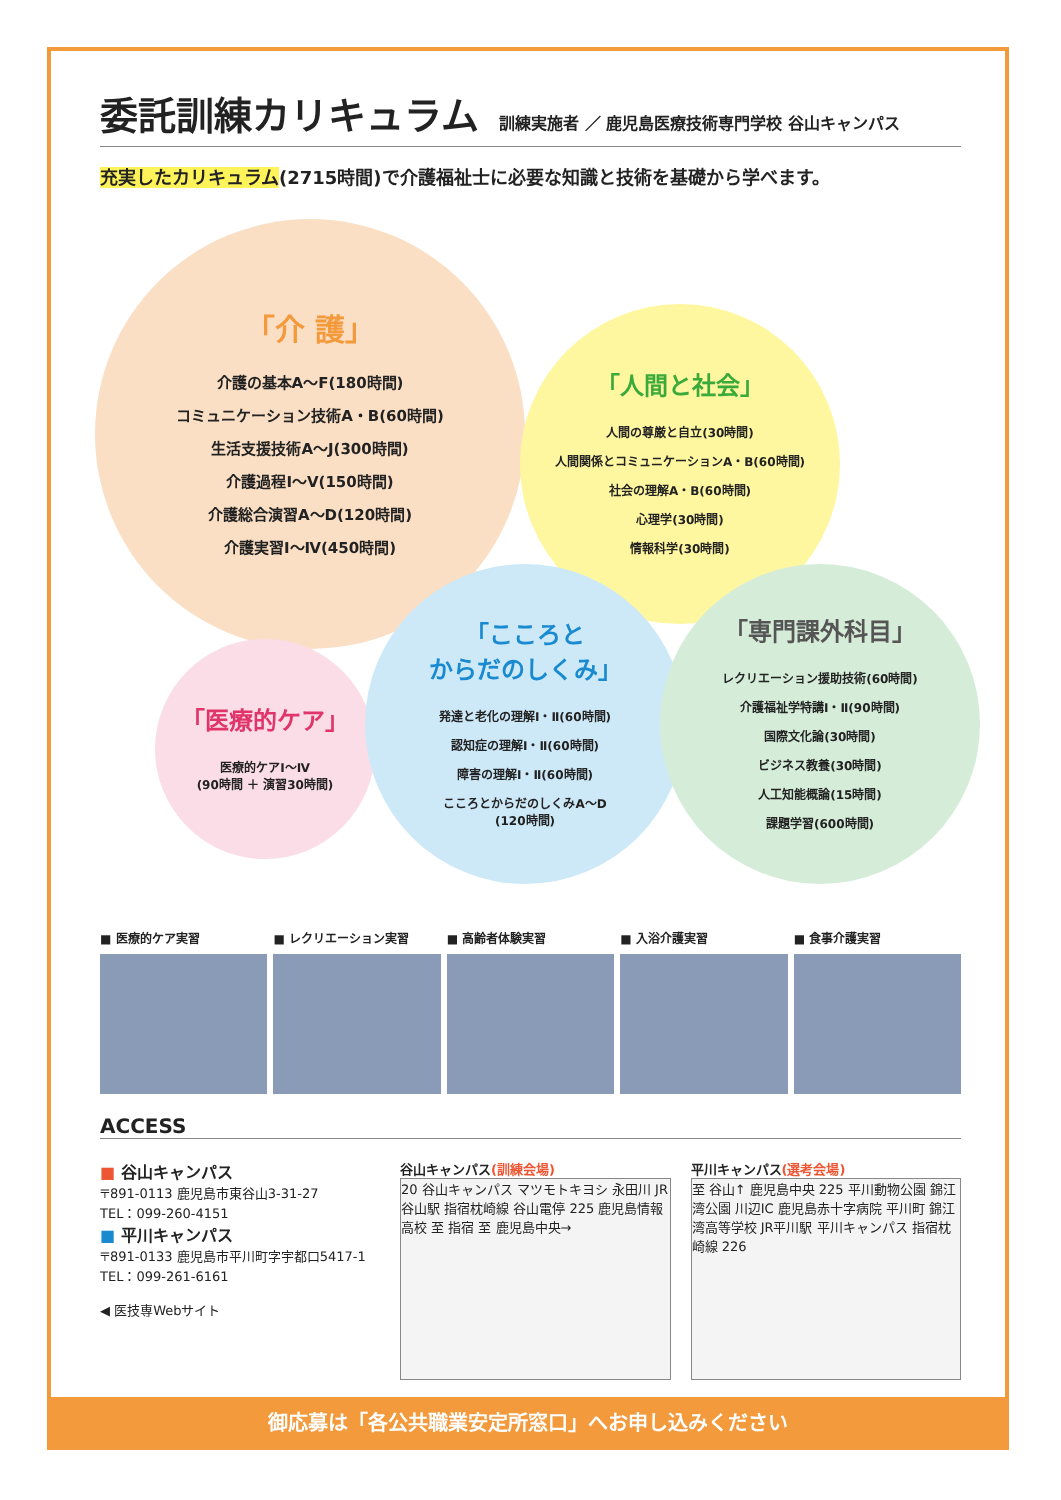委託訓練カリキュラム
訓練実施者 ／ 鹿児島医療技術専門学校 谷山キャンパス
充実したカリキュラム(2715時間)で介護福祉士に必要な知識と技術を基礎から学べます。
「介 護」
介護の基本A～F(180時間)
コミュニケーション技術A・B(60時間)
生活支援技術A～J(300時間)
介護過程Ⅰ～Ⅴ(150時間)
介護総合演習A～D(120時間)
介護実習Ⅰ～Ⅳ(450時間)
「人間と社会」
人間の尊厳と自立(30時間)
人間関係とコミュニケーションA・B(60時間)
社会の理解A・B(60時間)
心理学(30時間)
情報科学(30時間)
「医療的ケア」
医療的ケアⅠ～Ⅳ
(90時間 ＋ 演習30時間)
「こころと
からだのしくみ」
発達と老化の理解Ⅰ・Ⅱ(60時間)
認知症の理解Ⅰ・Ⅱ(60時間)
障害の理解Ⅰ・Ⅱ(60時間)
こころとからだのしくみA～D
(120時間)
「専門課外科目」
レクリエーション援助技術(60時間)
介護福祉学特講Ⅰ・Ⅱ(90時間)
国際文化論(30時間)
ビジネス教養(30時間)
人工知能概論(15時間)
課題学習(600時間)
■ 医療的ケア実習 ■ レクリエーション実習 ■ 高齢者体験実習 ■ 入浴介護実習 ■ 食事介護実習
ACCESS
■ 谷山キャンパス
〒891-0113 鹿児島市東谷山3-31-27
TEL：099-260-4151
■ 平川キャンパス
〒891-0133 鹿児島市平川町字宇都口5417-1
TEL：099-261-6161
◀ 医技専Webサイト
谷山キャンパス(訓練会場)
20 谷山キャンパス マツモトキヨシ 永田川 JR谷山駅 指宿枕崎線 谷山電停 225 鹿児島情報高校 至 指宿 至 鹿児島中央→
平川キャンパス(選考会場)
至 谷山↑ 鹿児島中央 225 平川動物公園 錦江湾公園 川辺IC 鹿児島赤十字病院 平川町 錦江湾高等学校 JR平川駅 平川キャンパス 指宿枕崎線 226
御応募は「各公共職業安定所窓口」へお申し込みください